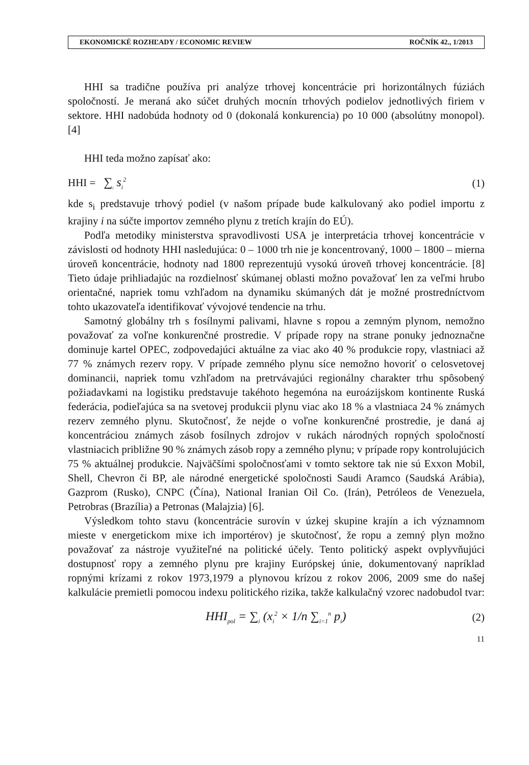EKONOMICKÉ ROZHĽADY / ECONOMIC REVIEW ROČNÍK 42., 1/2013
HHI sa tradične používa pri analýze trhovej koncentrácie pri horizontálnych fúziách spoločností. Je meraná ako súčet druhých mocnín trhových podielov jednotlivých firiem v sektore. HHI nadobúda hodnoty od 0 (dokonalá konkurencia) po 10 000 (absolútny monopol). [4]
HHI teda možno zapísať ako:
HHI = ∑<sub>i</sub> s<sub>i</sub><sup>2</sup> (1)
kde s<sub>i</sub> predstavuje trhový podiel (v našom prípade bude kalkulovaný ako podiel importu z krajiny i na súčte importov zemného plynu z tretích krajín do EÚ).
Podľa metodiky ministerstva spravodlivosti USA je interpretácia trhovej koncentrácie v závislosti od hodnoty HHI nasledujúca: 0 – 1000 trh nie je koncentrovaný, 1000 – 1800 – mierna úroveň koncentrácie, hodnoty nad 1800 reprezentujú vysokú úroveň trhovej koncentrácie. [8] Tieto údaje prihliadajúc na rozdielnosť skúmanej oblasti možno považovať len za veľmi hrubo orientačné, napriek tomu vzhľadom na dynamiku skúmaných dát je možné prostredníctvom tohto ukazovateľa identifikovať vývojové tendencie na trhu.
Samotný globálny trh s fosílnymi palivami, hlavne s ropou a zemným plynom, nemožno považovať za voľne konkurenčné prostredie. V prípade ropy na strane ponuky jednoznačne dominuje kartel OPEC, zodpovedajúci aktuálne za viac ako 40 % produkcie ropy, vlastniaci až 77 % známych rezerv ropy. V prípade zemného plynu síce nemožno hovoriť o celosvetovej dominancii, napriek tomu vzhľadom na pretrvávajúci regionálny charakter trhu spôsobený požiadavkami na logistiku predstavuje takéhoto hegemóna na euroázijskom kontinente Ruská federácia, podieľajúca sa na svetovej produkcii plynu viac ako 18 % a vlastniaca 24 % známych rezerv zemného plynu. Skutočnosť, že nejde o voľne konkurenčné prostredie, je daná aj koncentráciou známych zásob fosílnych zdrojov v rukách národných ropných spoločností vlastniacich približne 90 % známych zásob ropy a zemného plynu; v prípade ropy kontrolujúcich 75 % aktuálnej produkcie. Najväčšími spoločnosťami v tomto sektore tak nie sú Exxon Mobil, Shell, Chevron či BP, ale národné energetické spoločnosti Saudi Aramco (Saudská Arábia), Gazprom (Rusko), CNPC (Čína), National Iranian Oil Co. (Irán), Petróleos de Venezuela, Petrobras (Brazília) a Petronas (Malajzia) [6].
Výsledkom tohto stavu (koncentrácie surovín v úzkej skupine krajín a ich významnom mieste v energetickom mixe ich importérov) je skutočnosť, že ropu a zemný plyn možno považovať za nástroje využiteľné na politické účely. Tento politický aspekt ovplyvňujúci dostupnosť ropy a zemného plynu pre krajiny Európskej únie, dokumentovaný napríklad ropnými krízami z rokov 1973,1979 a plynovou krízou z rokov 2006, 2009 sme do našej kalkulácie premietli pomocou indexu politického rizika, takže kalkulačný vzorec nadobudol tvar:
HHI<sub>pol</sub> = ∑<sub>i</sub> (x<sub>i</sub><sup>2</sup> × 1/n ∑<sub>i=1</sub><sup>n</sup> p<sub>i</sub>) (2)
11